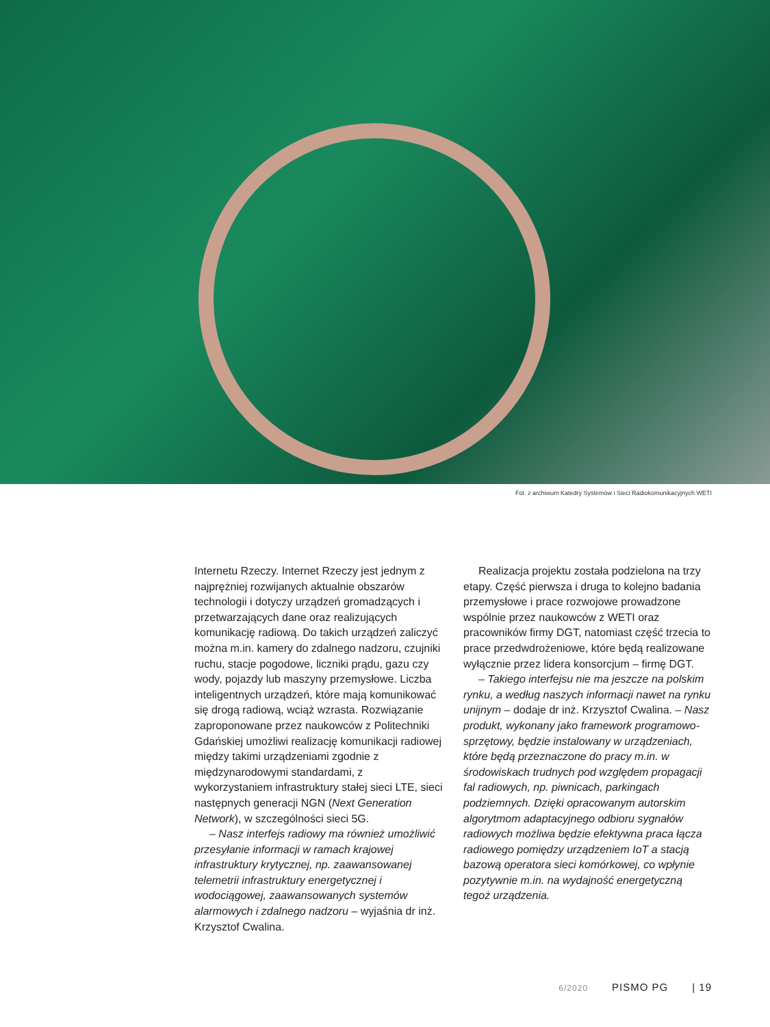Fot. z archiwum Katedry Systemów i Sieci Radiokomunikacyjnych WETI
Internetu Rzeczy. Internet Rzeczy jest jednym z najprężniej rozwijanych aktualnie obszarów technologii i dotyczy urządzeń gromadzących i przetwarzających dane oraz realizujących komunikację radiową. Do takich urządzeń zaliczyć można m.in. kamery do zdalnego nadzoru, czujniki ruchu, stacje pogodowe, liczniki prądu, gazu czy wody, pojazdy lub maszyny przemysłowe. Liczba inteligentnych urządzeń, które mają komunikować się drogą radiową, wciąż wzrasta. Rozwiązanie zaproponowane przez naukowców z Politechniki Gdańskiej umożliwi realizację komunikacji radiowej między takimi urządzeniami zgodnie z międzynarodowymi standardami, z wykorzystaniem infrastruktury stałej sieci LTE, sieci następnych generacji NGN (Next Generation Network), w szczególności sieci 5G.
– Nasz interfejs radiowy ma również umożliwić przesyłanie informacji w ramach krajowej infrastruktury krytycznej, np. zaawansowanej telemetrii infrastruktury energetycznej i wodociągowej, zaawansowanych systemów alarmowych i zdalnego nadzoru – wyjaśnia dr inż. Krzysztof Cwalina.
Realizacja projektu została podzielona na trzy etapy. Część pierwsza i druga to kolejno badania przemysłowe i prace rozwojowe prowadzone wspólnie przez naukowców z WETI oraz pracowników firmy DGT, natomiast część trzecia to prace przedwdrożeniowe, które będą realizowane wyłącznie przez lidera konsorcjum – firmę DGT.
– Takiego interfejsu nie ma jeszcze na polskim rynku, a według naszych informacji nawet na rynku unijnym – dodaje dr inż. Krzysztof Cwalina. – Nasz produkt, wykonany jako framework programowo-sprzętowy, będzie instalowany w urządzeniach, które będą przeznaczone do pracy m.in. w środowiskach trudnych pod względem propagacji fal radiowych, np. piwnicach, parkingach podziemnych. Dzięki opracowanym autorskim algorytmom adaptacyjnego odbioru sygnałów radiowych możliwa będzie efektywna praca łącza radiowego pomiędzy urządzeniem IoT a stacją bazową operatora sieci komórkowej, co wpłynie pozytywnie m.in. na wydajność energetyczną tegoż urządzenia.
6/2020 PISMO PG | 19